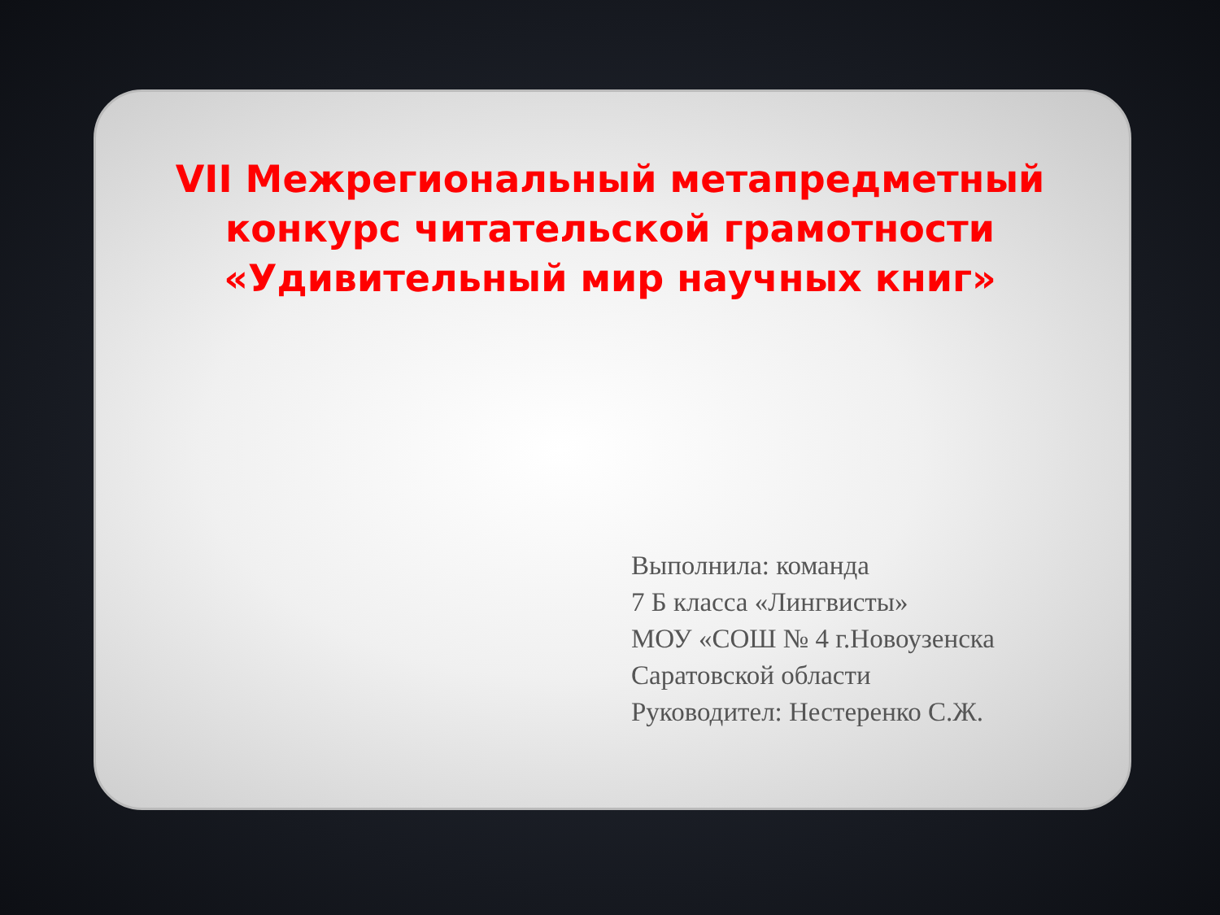VII Межрегиональный метапредметный конкурс читательской грамотности «Удивительный мир научных книг»
Выполнила: команда
7 Б класса «Лингвисты»
МОУ «СОШ № 4 г.Новоузенска
Саратовской области
Руководител: Нестеренко С.Ж.